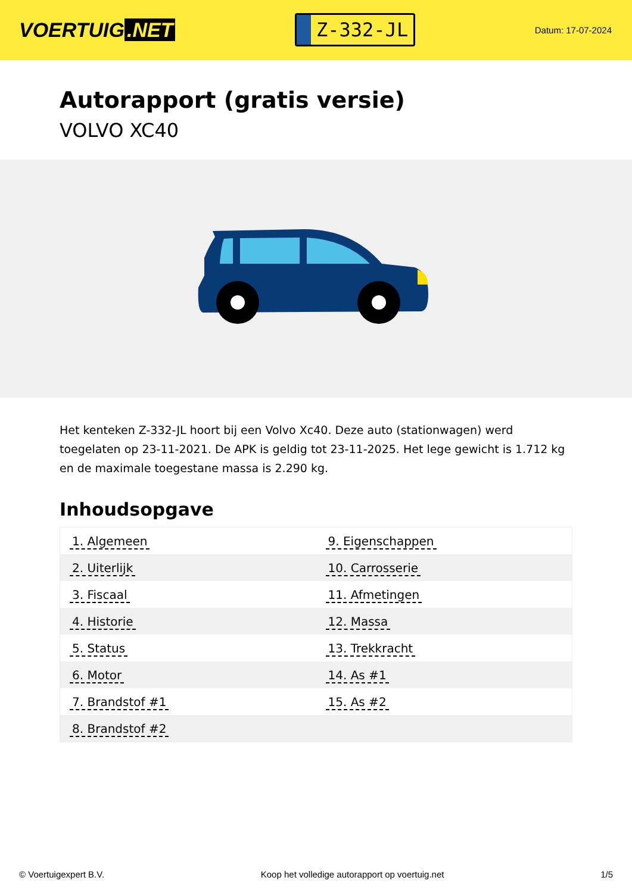VOERTUIG.NET
Z-332-JL
Datum: 17-07-2024
Autorapport (gratis versie)
VOLVO XC40
Het kenteken Z-332-JL hoort bij een Volvo Xc40. Deze auto (stationwagen) werd toegelaten op 23-11-2021. De APK is geldig tot 23-11-2025. Het lege gewicht is 1.712 kg en de maximale toegestane massa is 2.290 kg.
Inhoudsopgave
| 1. Algemeen | 9. Eigenschappen |
| 2. Uiterlijk | 10. Carrosserie |
| 3. Fiscaal | 11. Afmetingen |
| 4. Historie | 12. Massa |
| 5. Status | 13. Trekkracht |
| 6. Motor | 14. As #1 |
| 7. Brandstof #1 | 15. As #2 |
| 8. Brandstof #2 | |
© Voertuigexpert B.V. Koop het volledige autorapport op voertuig.net 1/5